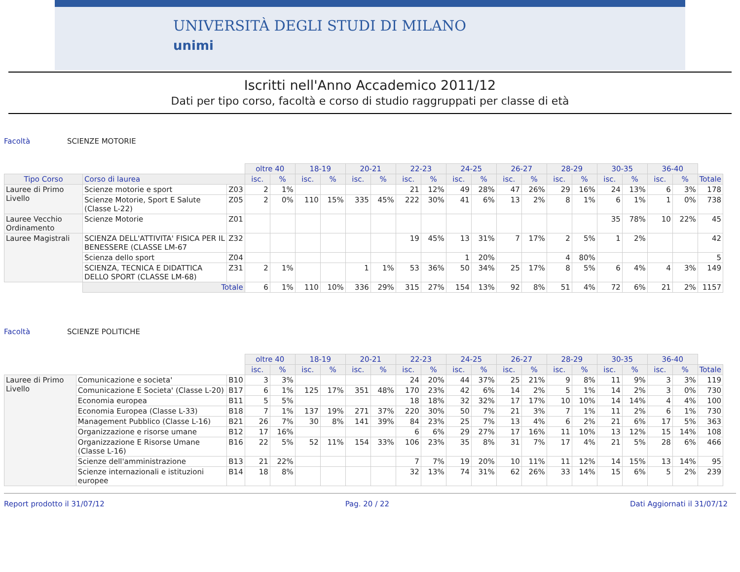UNIVERSITÀ DEGLI STUDI DI MILANO
unimi
Iscritti nell'Anno Accademico 2011/12
Dati per tipo corso, facoltà e corso di studio raggruppati per classe di età
Facoltà SCIENZE MOTORIE
| | | | oltre 40 | | 18-19 | | 20-21 | | 22-23 | | 24-25 | | 26-27 | | 28-29 | | 30-35 | | 36-40 | | |
| --- | --- | --- | --- | --- | --- | --- | --- | --- | --- | --- | --- | --- | --- | --- | --- | --- | --- | --- | --- | --- | --- |
| Tipo Corso | Corso di laurea | | isc. | % | isc. | % | isc. | % | isc. | % | isc. | % | isc. | % | isc. | % | isc. | % | isc. | % | Totale |
| Lauree di Primo Livello | Scienze motorie e sport | Z03 | 2 | 1% | | | | | 21 | 12% | 49 | 28% | 47 | 26% | 29 | 16% | 24 | 13% | 6 | 3% | 178 |
| | Scienze Motorie, Sport E Salute (Classe L-22) | Z05 | 2 | 0% | 110 | 15% | 335 | 45% | 222 | 30% | 41 | 6% | 13 | 2% | 8 | 1% | 6 | 1% | 1 | 0% | 738 |
| Lauree Vecchio Ordinamento | Scienze Motorie | Z01 | | | | | | | | | | | | | | | 35 | 78% | 10 | 22% | 45 |
| Lauree Magistrali | SCIENZA DELL'ATTIVITA' FISICA PER IL BENESSERE (CLASSE LM-67 | Z32 | | | | | | | 19 | 45% | 13 | 31% | 7 | 17% | 2 | 5% | 1 | 2% | | | 42 |
| | Scienza dello sport | Z04 | | | | | | | | | 1 | 20% | | | 4 | 80% | | | | | 5 |
| | SCIENZA, TECNICA E DIDATTICA DELLO SPORT (CLASSE LM-68) | Z31 | 2 | 1% | | | 1 | 1% | 53 | 36% | 50 | 34% | 25 | 17% | 8 | 5% | 6 | 4% | 4 | 3% | 149 |
| | Totale | | 6 | 1% | 110 | 10% | 336 | 29% | 315 | 27% | 154 | 13% | 92 | 8% | 51 | 4% | 72 | 6% | 21 | 2% | 1157 |
Facoltà SCIENZE POLITICHE
| | | | oltre 40 | | 18-19 | | 20-21 | | 22-23 | | 24-25 | | 26-27 | | 28-29 | | 30-35 | | 36-40 | | |
| --- | --- | --- | --- | --- | --- | --- | --- | --- | --- | --- | --- | --- | --- | --- | --- | --- | --- | --- | --- | --- | --- |
| | | | isc. | % | isc. | % | isc. | % | isc. | % | isc. | % | isc. | % | isc. | % | isc. | % | isc. | % | Totale |
| Lauree di Primo Livello | Comunicazione e societa' | B10 | 3 | 3% | | | | | 24 | 20% | 44 | 37% | 25 | 21% | 9 | 8% | 11 | 9% | 3 | 3% | 119 |
| | Comunicazione E Societa' (Classe L-20) | B17 | 6 | 1% | 125 | 17% | 351 | 48% | 170 | 23% | 42 | 6% | 14 | 2% | 5 | 1% | 14 | 2% | 3 | 0% | 730 |
| | Economia europea | B11 | 5 | 5% | | | | | 18 | 18% | 32 | 32% | 17 | 17% | 10 | 10% | 14 | 14% | 4 | 4% | 100 |
| | Economia Europea (Classe L-33) | B18 | 7 | 1% | 137 | 19% | 271 | 37% | 220 | 30% | 50 | 7% | 21 | 3% | 7 | 1% | 11 | 2% | 6 | 1% | 730 |
| | Management Pubblico (Classe L-16) | B21 | 26 | 7% | 30 | 8% | 141 | 39% | 84 | 23% | 25 | 7% | 13 | 4% | 6 | 2% | 21 | 6% | 17 | 5% | 363 |
| | Organizzazione e risorse umane | B12 | 17 | 16% | | | | | 6 | 6% | 29 | 27% | 17 | 16% | 11 | 10% | 13 | 12% | 15 | 14% | 108 |
| | Organizzazione E Risorse Umane (Classe L-16) | B16 | 22 | 5% | 52 | 11% | 154 | 33% | 106 | 23% | 35 | 8% | 31 | 7% | 17 | 4% | 21 | 5% | 28 | 6% | 466 |
| | Scienze dell'amministrazione | B13 | 21 | 22% | | | | | 7 | 7% | 19 | 20% | 10 | 11% | 11 | 12% | 14 | 15% | 13 | 14% | 95 |
| | Scienze internazionali e istituzioni europee | B14 | 18 | 8% | | | | | 32 | 13% | 74 | 31% | 62 | 26% | 33 | 14% | 15 | 6% | 5 | 2% | 239 |
Report prodotto il 31/07/12 Pag. 20 / 22 Dati Aggiornati il 31/07/12